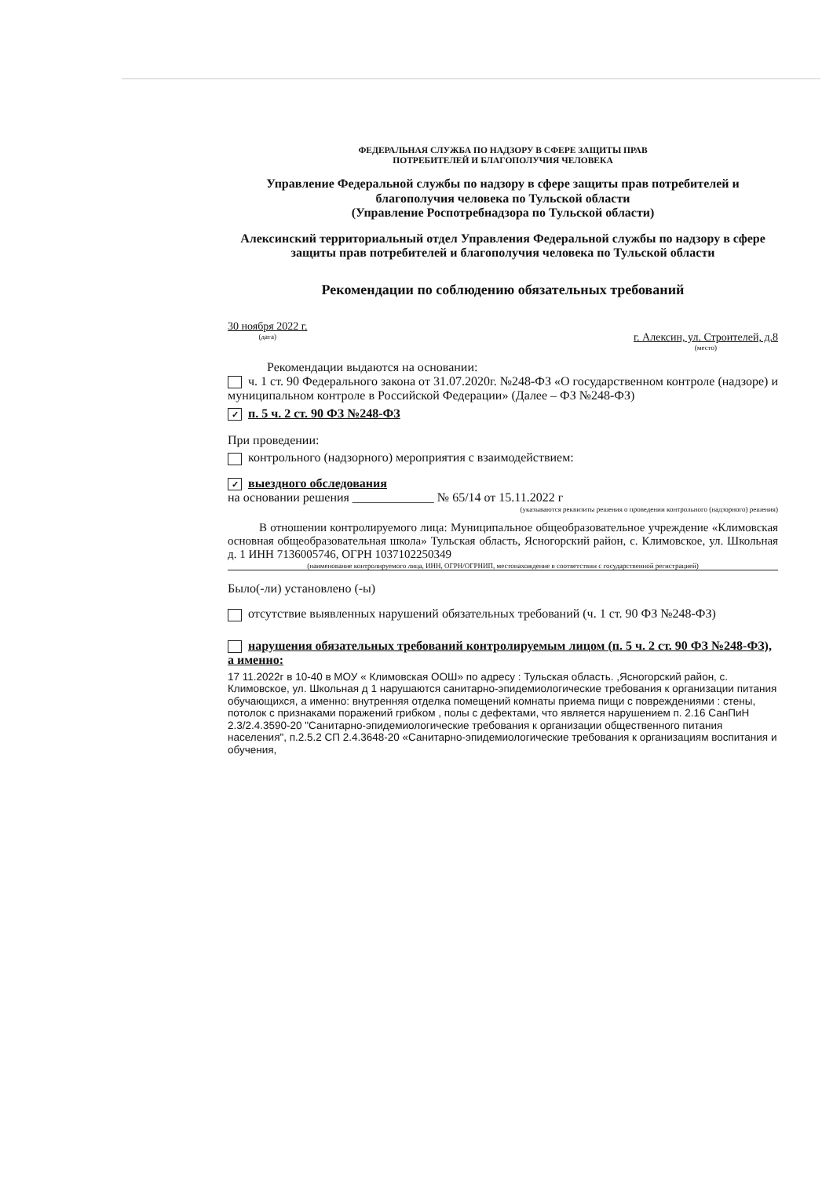ФЕДЕРАЛЬНАЯ СЛУЖБА ПО НАДЗОРУ В СФЕРЕ ЗАЩИТЫ ПРАВ
ПОТРЕБИТЕЛЕЙ И БЛАГОПОЛУЧИЯ ЧЕЛОВЕКА
Управление Федеральной службы по надзору в сфере защиты прав потребителей и благополучия человека по Тульской области
(Управление Роспотребнадзора по Тульской области)
Алексинский территориальный отдел Управления Федеральной службы по надзору в сфере защиты прав потребителей и благополучия человека по Тульской области
Рекомендации по соблюдению обязательных требований
30 ноября 2022 г.
(дата)
г. Алексин, ул. Строителей, д.8
(место)
Рекомендации выдаются на основании:
ч. 1 ст. 90 Федерального закона от 31.07.2020г. №248-ФЗ «О государственном контроле (надзоре) и муниципальном контроле в Российской Федерации» (Далее – ФЗ №248-ФЗ)
✓ п. 5 ч. 2 ст. 90 ФЗ №248-ФЗ
При проведении:
контрольного (надзорного) мероприятия с взаимодействием:
✓ выездного обследования
на основании решения _____________ № 65/14 от 15.11.2022 г
(указываются реквизиты решения о проведении контрольного (надзорного) решения)
В отношении контролируемого лица: Муниципальное общеобразовательное учреждение «Климовская основная общеобразовательная школа» Тульская область, Ясногорский район, с. Климовское, ул. Школьная д. 1 ИНН 7136005746, ОГРН 1037102250349
(наименование контролируемого лица, ИНН, ОГРН/ОГРНИП, местонахождение в соответствии с государственной регистрацией)
Было(-ли) установлено (-ы)
отсутствие выявленных нарушений обязательных требований (ч. 1 ст. 90 ФЗ №248-ФЗ)
нарушения обязательных требований контролируемым лицом (п. 5 ч. 2 ст. 90 ФЗ №248-ФЗ), а именно:
17 11.2022г в 10-40 в МОУ « Климовская ООШ» по адресу : Тульская область. ,Ясногорский район, с. Климовское, ул. Школьная д 1 нарушаются санитарно-эпидемиологические требования к организации питания обучающихся, а именно: внутренняя отделка помещений комнаты приема пищи с повреждениями : стены, потолок с признаками поражений грибком , полы с дефектами, что является нарушением п. 2.16 СанПиН 2.3/2.4.3590-20 "Санитарно-эпидемиологические требования к организации общественного питания населения", п.2.5.2 СП 2.4.3648-20 «Санитарно-эпидемиологические требования к организациям воспитания и обучения,